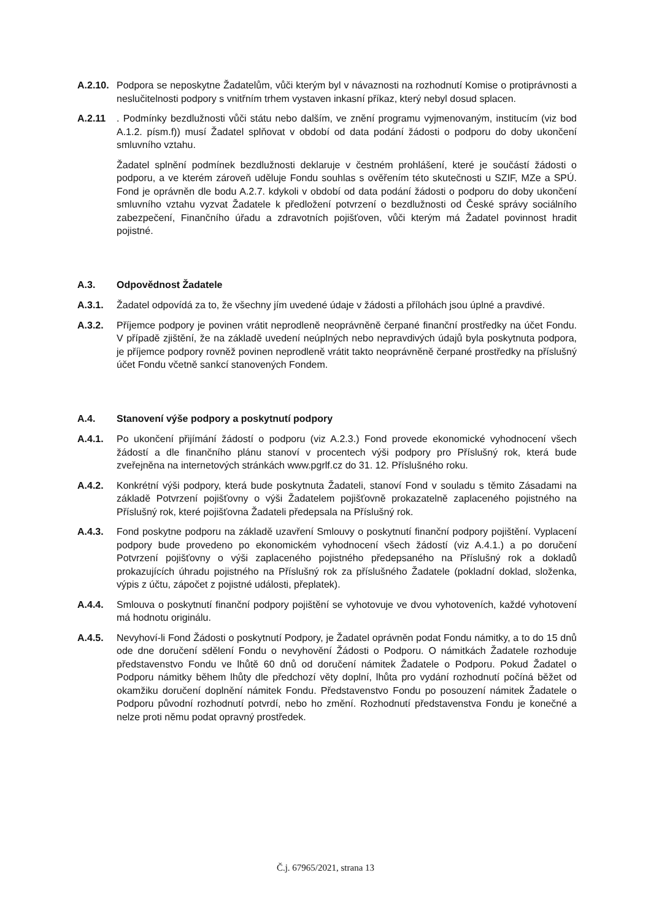A.2.10.
Podpora se neposkytne Žadatelům, vůči kterým byl v návaznosti na rozhodnutí Komise o protiprávnosti a neslučitelnosti podpory s vnitřním trhem vystaven inkasní příkaz, který nebyl dosud splacen.
A.2.11 . Podmínky bezdlužnosti vůči státu nebo dalším, ve znění programu vyjmenovaným, institucím (viz bod A.1.2. písm.f)) musí Žadatel splňovat v období od data podání žádosti o podporu do doby ukončení smluvního vztahu.
Žadatel splnění podmínek bezdlužnosti deklaruje v čestném prohlášení, které je součástí žádosti o podporu, a ve kterém zároveň uděluje Fondu souhlas s ověřením této skutečnosti u SZIF, MZe a SPÚ. Fond je oprávněn dle bodu A.2.7. kdykoli v období od data podání žádosti o podporu do doby ukončení smluvního vztahu vyzvat Žadatele k předložení potvrzení o bezdlužnosti od České správy sociálního zabezpečení, Finančního úřadu a zdravotních pojišťoven, vůči kterým má Žadatel povinnost hradit pojistné.
A.3. Odpovědnost Žadatele
A.3.1. Žadatel odpovídá za to, že všechny jím uvedené údaje v žádosti a přílohách jsou úplné a pravdivé.
A.3.2. Příjemce podpory je povinen vrátit neprodleně neoprávněně čerpané finanční prostředky na účet Fondu. V případě zjištění, že na základě uvedení neúplných nebo nepravdivých údajů byla poskytnuta podpora, je příjemce podpory rovněž povinen neprodleně vrátit takto neoprávněně čerpané prostředky na příslušný účet Fondu včetně sankcí stanovených Fondem.
A.4. Stanovení výše podpory a poskytnutí podpory
A.4.1. Po ukončení přijímání žádostí o podporu (viz A.2.3.) Fond provede ekonomické vyhodnocení všech žádostí a dle finančního plánu stanoví v procentech výši podpory pro Příslušný rok, která bude zveřejněna na internetových stránkách www.pgrlf.cz do 31. 12. Příslušného roku.
A.4.2. Konkrétní výši podpory, která bude poskytnuta Žadateli, stanoví Fond v souladu s těmito Zásadami na základě Potvrzení pojišťovny o výši Žadatelem pojišťovně prokazatelně zaplaceného pojistného na Příslušný rok, které pojišťovna Žadateli předepsala na Příslušný rok.
A.4.3. Fond poskytne podporu na základě uzavření Smlouvy o poskytnutí finanční podpory pojištění. Vyplacení podpory bude provedeno po ekonomickém vyhodnocení všech žádostí (viz A.4.1.) a po doručení Potvrzení pojišťovny o výši zaplaceného pojistného předepsaného na Příslušný rok a dokladů prokazujících úhradu pojistného na Příslušný rok za příslušného Žadatele (pokladní doklad, složenka, výpis z účtu, zápočet z pojistné události, přeplatek).
A.4.4. Smlouva o poskytnutí finanční podpory pojištění se vyhotovuje ve dvou vyhotoveních, každé vyhotovení má hodnotu originálu.
A.4.5. Nevyhoví-li Fond Žádosti o poskytnutí Podpory, je Žadatel oprávněn podat Fondu námitky, a to do 15 dnů ode dne doručení sdělení Fondu o nevyhovění Žádosti o Podporu. O námitkách Žadatele rozhoduje představenstvo Fondu ve lhůtě 60 dnů od doručení námitek Žadatele o Podporu. Pokud Žadatel o Podporu námitky během lhůty dle předchozí věty doplní, lhůta pro vydání rozhodnutí počíná běžet od okamžiku doručení doplnění námitek Fondu. Představenstvo Fondu po posouzení námitek Žadatele o Podporu původní rozhodnutí potvrdí, nebo ho změní. Rozhodnutí představenstva Fondu je konečné a nelze proti němu podat opravný prostředek.
Č.j. 67965/2021, strana 13